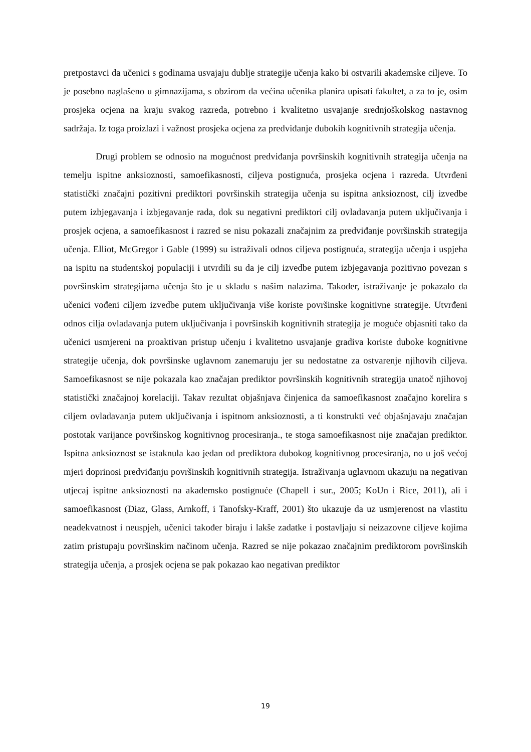pretpostavci da učenici s godinama usvajaju dublje strategije učenja kako bi ostvarili akademske ciljeve. To je posebno naglašeno u gimnazijama, s obzirom da većina učenika planira upisati fakultet, a za to je, osim prosjeka ocjena na kraju svakog razreda, potrebno i kvalitetno usvajanje srednjoškolskog nastavnog sadržaja. Iz toga proizlazi i važnost prosjeka ocjena za predviđanje dubokih kognitivnih strategija učenja.
Drugi problem se odnosio na mogućnost predviđanja površinskih kognitivnih strategija učenja na temelju ispitne anksioznosti, samoefikasnosti, ciljeva postignuća, prosjeka ocjena i razreda. Utvrđeni statistički značajni pozitivni prediktori površinskih strategija učenja su ispitna anksioznost, cilj izvedbe putem izbjegavanja i izbjegavanje rada, dok su negativni prediktori cilj ovladavanja putem uključivanja i prosjek ocjena, a samoefikasnost i razred se nisu pokazali značajnim za predviđanje površinskih strategija učenja. Elliot, McGregor i Gable (1999) su istraživali odnos ciljeva postignuća, strategija učenja i uspjeha na ispitu na studentskoj populaciji i utvrdili su da je cilj izvedbe putem izbjegavanja pozitivno povezan s površinskim strategijama učenja što je u skladu s našim nalazima. Također, istraživanje je pokazalo da učenici vođeni ciljem izvedbe putem uključivanja više koriste površinske kognitivne strategije. Utvrđeni odnos cilja ovladavanja putem uključivanja i površinskih kognitivnih strategija je moguće objasniti tako da učenici usmjereni na proaktivan pristup učenju i kvalitetno usvajanje gradiva koriste duboke kognitivne strategije učenja, dok površinske uglavnom zanemaruju jer su nedostatne za ostvarenje njihovih ciljeva. Samoefikasnost se nije pokazala kao značajan prediktor površinskih kognitivnih strategija unatoč njihovoj statistički značajnoj korelaciji. Takav rezultat objašnjava činjenica da samoefikasnost značajno korelira s ciljem ovladavanja putem uključivanja i ispitnom anksioznosti, a ti konstrukti već objašnjavaju značajan postotak varijance površinskog kognitivnog procesiranja., te stoga samoefikasnost nije značajan prediktor. Ispitna anksioznost se istaknula kao jedan od prediktora dubokog kognitivnog procesiranja, no u još većoj mjeri doprinosi predviđanju površinskih kognitivnih strategija. Istraživanja uglavnom ukazuju na negativan utjecaj ispitne anksioznosti na akademsko postignuće (Chapell i sur., 2005; KoUn i Rice, 2011), ali i samoefikasnost (Diaz, Glass, Arnkoff, i Tanofsky-Kraff, 2001) što ukazuje da uz usmjerenost na vlastitu neadekvatnost i neuspjeh, učenici također biraju i lakše zadatke i postavljaju si neizazovne ciljeve kojima zatim pristupaju površinskim načinom učenja. Razred se nije pokazao značajnim prediktorom površinskih strategija učenja, a prosjek ocjena se pak pokazao kao negativan prediktor
19